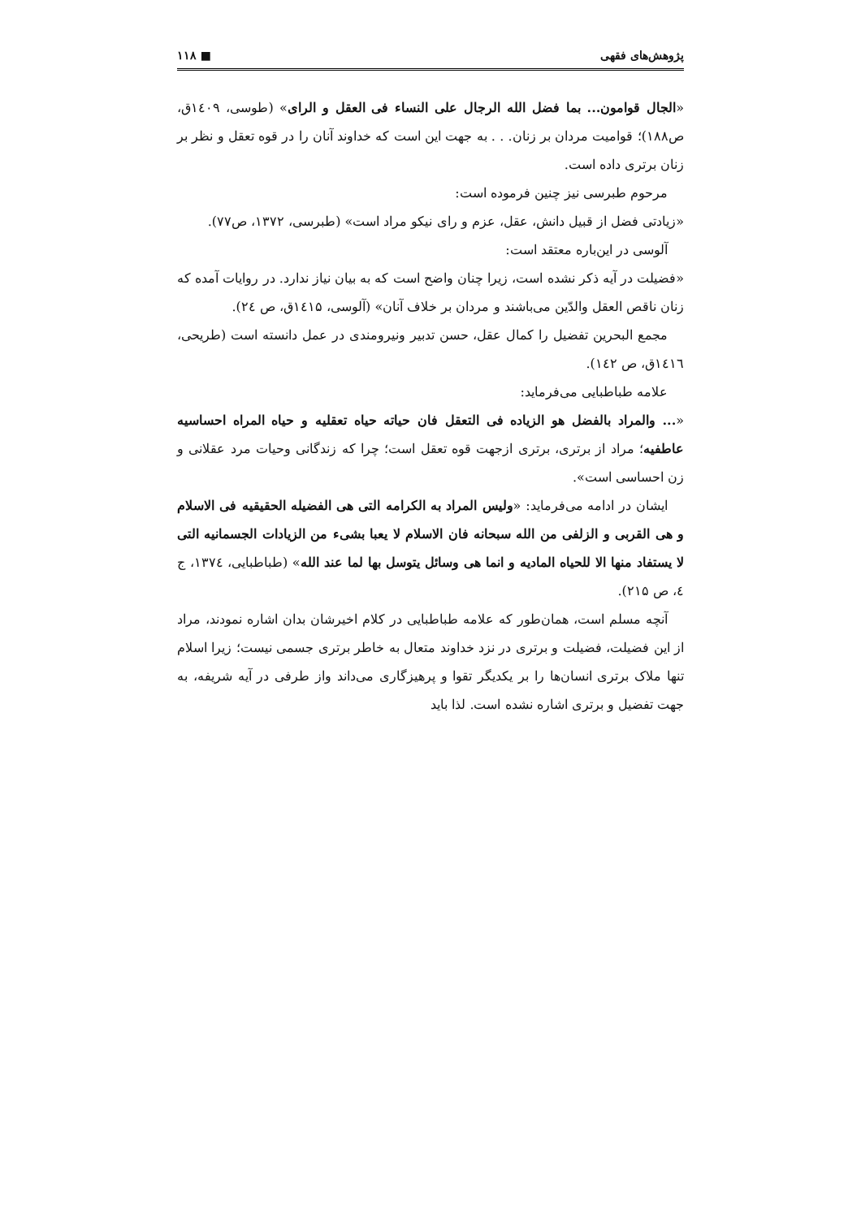پژوهش‌های فقهی ■ ۱۱۸
«الجال قوامون... بما فضل الله الرجال علی النساء فی العقل و الرای» (طوسی، ۱٤۰۹ق، ص۱۸۸)؛ قوامیت مردان بر زنان. . . به جهت این است که خداوند آنان را در قوه تعقل و نظر بر زنان برتری داده است.
مرحوم طبرسی نیز چنین فرموده است:
«زیادتی فضل از قبیل دانش، عقل، عزم و رای نیکو مراد است» (طبرسی، ۱۳۷۲، ص۷۷).
آلوسی در این‌باره معتقد است:
«فضیلت در آیه ذکر نشده است، زیرا چنان واضح است که به بیان نیاز ندارد. در روایات آمده که زنان ناقص العقل والدّین می‌باشند و مردان بر خلاف آنان» (آلوسی، ۱٤۱۵ق، ص ۲٤).
مجمع البحرین تفضیل را کمال عقل، حسن تدبیر ونیرومندی در عمل دانسته است (طریحی، ۱٤۱٦ق، ص ۱٤۲).
علامه طباطبایی می‌فرماید:
«... والمراد بالفضل هو الزیاده فی التعقل فان حیاته حیاه تعقلیه و حیاه المراه احساسیه عاطفیه؛ مراد از برتری، برتری ازجهت قوه تعقل است؛ چرا که زندگانی وحیات مرد عقلانی و زن احساسی است».
ایشان در ادامه می‌فرماید: «ولیس المراد به الکرامه التی هی الفضیله الحقیقیه فی الاسلام و هی القربی و الزلفی من الله سبحانه فان الاسلام لا یعبا بشیء من الزیادات الجسمانیه التی لا یستفاد منها الا للحیاه المادیه و انما هی وسائل یتوسل بها لما عند الله» (طباطبایی، ۱۳۷٤، ج ٤، ص ۲۱۵).
آنچه مسلم است، همان‌طور که علامه طباطبایی در کلام اخیرشان بدان اشاره نمودند، مراد از این فضیلت، فضیلت و برتری در نزد خداوند متعال به خاطر برتری جسمی نیست؛ زیرا اسلام تنها ملاک برتری انسان‌ها را بر یکدیگر تقوا و پرهیزگاری می‌داند واز طرفی در آیه شریفه، به جهت تفضیل و برتری اشاره نشده است. لذا باید